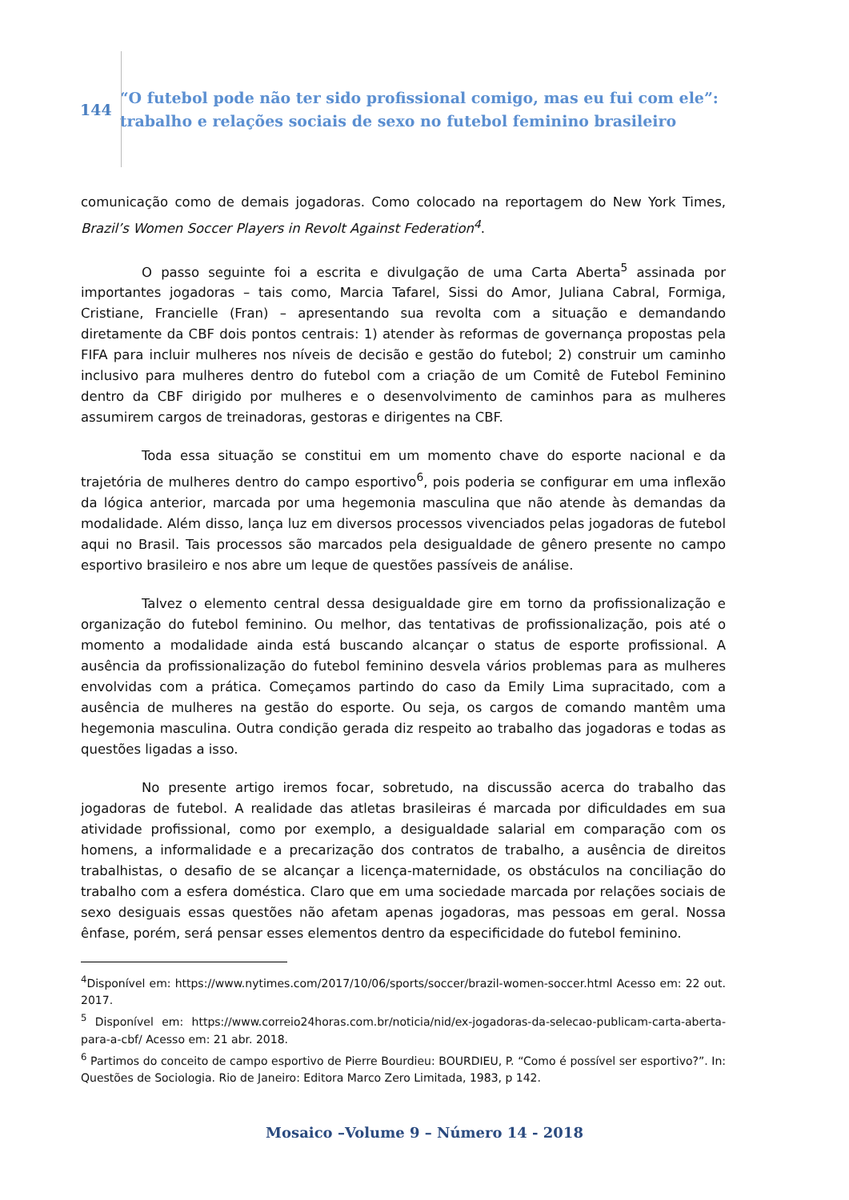144
“O futebol pode não ter sido profissional comigo, mas eu fui com ele”: trabalho e relações sociais de sexo no futebol feminino brasileiro
comunicação como de demais jogadoras. Como colocado na reportagem do New York Times, Brazil’s Women Soccer Players in Revolt Against Federation<sup>4</sup>.
O passo seguinte foi a escrita e divulgação de uma Carta Aberta<sup>5</sup> assinada por importantes jogadoras – tais como, Marcia Tafarel, Sissi do Amor, Juliana Cabral, Formiga, Cristiane, Francielle (Fran) – apresentando sua revolta com a situação e demandando diretamente da CBF dois pontos centrais: 1) atender às reformas de governança propostas pela FIFA para incluir mulheres nos níveis de decisão e gestão do futebol; 2) construir um caminho inclusivo para mulheres dentro do futebol com a criação de um Comitê de Futebol Feminino dentro da CBF dirigido por mulheres e o desenvolvimento de caminhos para as mulheres assumirem cargos de treinadoras, gestoras e dirigentes na CBF.
Toda essa situação se constitui em um momento chave do esporte nacional e da trajetória de mulheres dentro do campo esportivo<sup>6</sup>, pois poderia se configurar em uma inflexão da lógica anterior, marcada por uma hegemonia masculina que não atende às demandas da modalidade. Além disso, lança luz em diversos processos vivenciados pelas jogadoras de futebol aqui no Brasil. Tais processos são marcados pela desigualdade de gênero presente no campo esportivo brasileiro e nos abre um leque de questões passíveis de análise.
Talvez o elemento central dessa desigualdade gire em torno da profissionalização e organização do futebol feminino. Ou melhor, das tentativas de profissionalização, pois até o momento a modalidade ainda está buscando alcançar o status de esporte profissional. A ausência da profissionalização do futebol feminino desvela vários problemas para as mulheres envolvidas com a prática. Começamos partindo do caso da Emily Lima supracitado, com a ausência de mulheres na gestão do esporte. Ou seja, os cargos de comando mantêm uma hegemonia masculina. Outra condição gerada diz respeito ao trabalho das jogadoras e todas as questões ligadas a isso.
No presente artigo iremos focar, sobretudo, na discussão acerca do trabalho das jogadoras de futebol. A realidade das atletas brasileiras é marcada por dificuldades em sua atividade profissional, como por exemplo, a desigualdade salarial em comparação com os homens, a informalidade e a precarização dos contratos de trabalho, a ausência de direitos trabalhistas, o desafio de se alcançar a licença-maternidade, os obstáculos na conciliação do trabalho com a esfera doméstica. Claro que em uma sociedade marcada por relações sociais de sexo desiguais essas questões não afetam apenas jogadoras, mas pessoas em geral. Nossa ênfase, porém, será pensar esses elementos dentro da especificidade do futebol feminino.
<sup>4</sup> Disponível em: https://www.nytimes.com/2017/10/06/sports/soccer/brazil-women-soccer.html Acesso em: 22 out. 2017.
<sup>5</sup> Disponível em: https://www.correio24horas.com.br/noticia/nid/ex-jogadoras-da-selecao-publicam-carta-aberta-para-a-cbf/ Acesso em: 21 abr. 2018.
<sup>6</sup> Partimos do conceito de campo esportivo de Pierre Bourdieu: BOURDIEU, P. “Como é possível ser esportivo?”. In: Questões de Sociologia. Rio de Janeiro: Editora Marco Zero Limitada, 1983, p 142.
Mosaico –Volume 9 – Número 14 - 2018